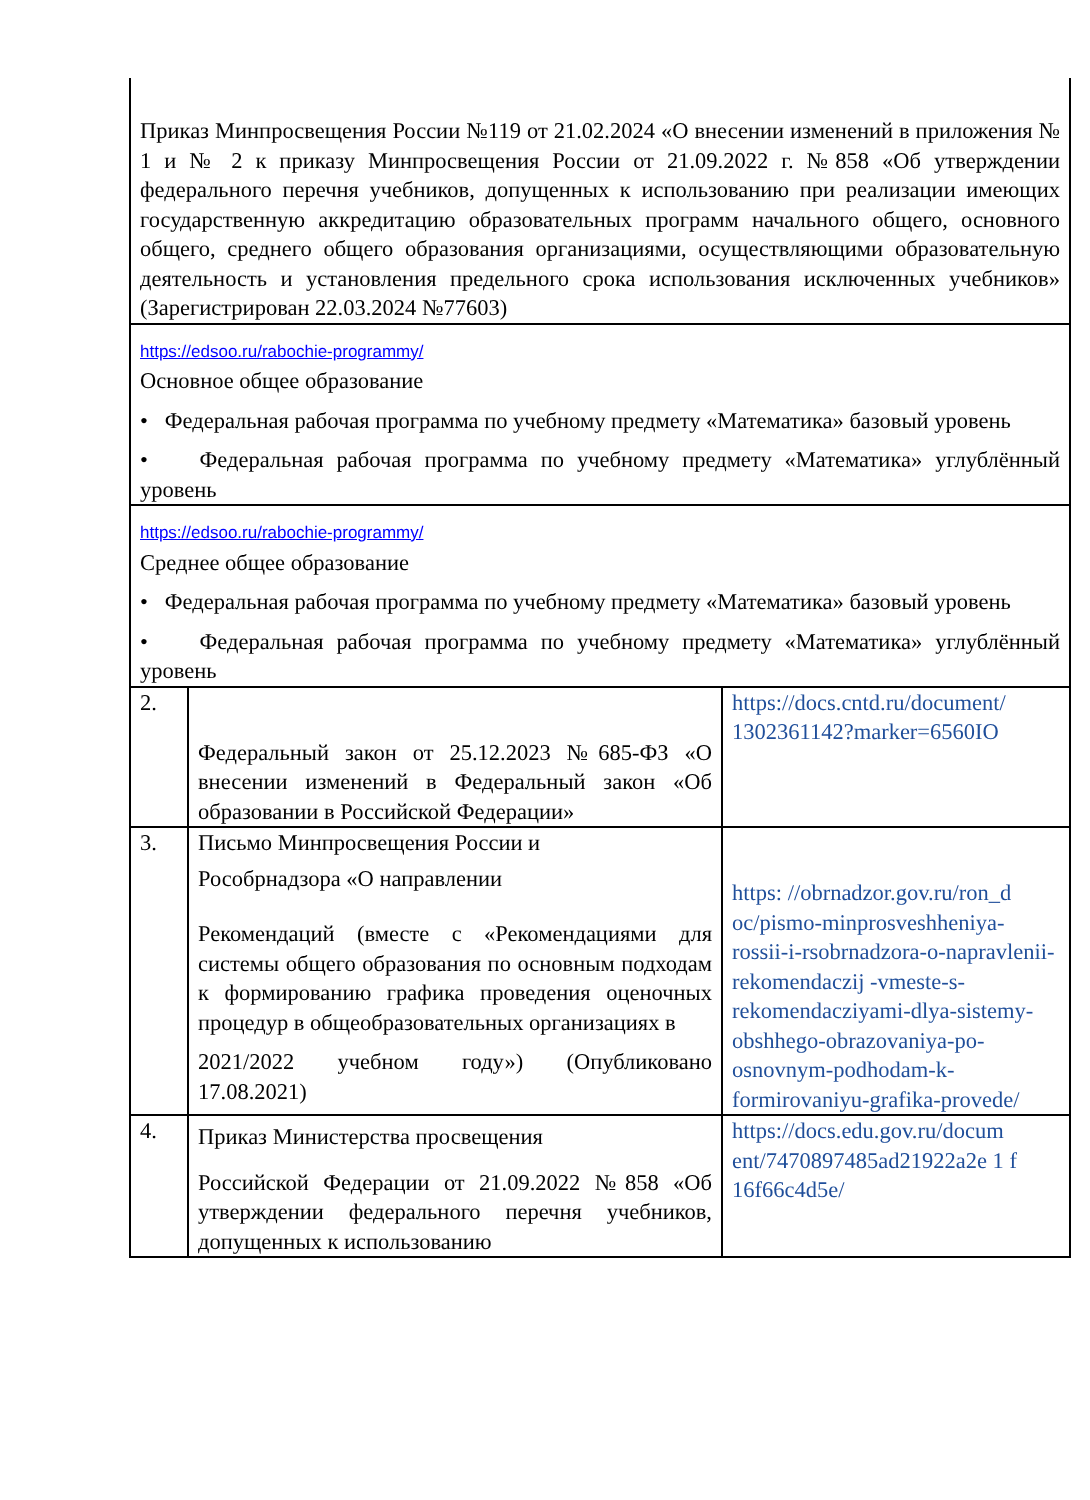| Приказ Минпросвещения России №119 от 21.02.2024 «О внесении изменений в приложения № 1 и № 2 к приказу Минпросвещения России от 21.09.2022 г. №858 «Об утверждении федерального перечня учебников, допущенных к использованию при реализации имеющих государственную аккредитацию образовательных программ начального общего, основного общего, среднего общего образования организациями, осуществляющими образовательную деятельность и установления предельного срока использования исключенных учебников» (Зарегистрирован 22.03.2024 №77603) | | |
| https://edsoo.ru/rabochie-programmy/ Основное общее образование • Федеральная рабочая программа по учебному предмету «Математика» базовый уровень • Федеральная рабочая программа по учебному предмету «Математика» углублённый уровень | | |
| https://edsoo.ru/rabochie-programmy/ Среднее общее образование • Федеральная рабочая программа по учебному предмету «Математика» базовый уровень • Федеральная рабочая программа по учебному предмету «Математика» углублённый уровень | | |
| 2. | Федеральный закон от 25.12.2023 №685-ФЗ «О внесении изменений в Федеральный закон «Об образовании в Российской Федерации» | https://docs.cntd.ru/document/ 1302361142?marker=6560IO |
| 3. | Письмо Минпросвещения России и Рособрнадзора «О направлении Рекомендаций (вместе с «Рекомендациями для системы общего образования по основным подходам к формированию графика проведения оценочных процедур в общеобразовательных организациях в 2021/2022 учебном году») (Опубликовано 17.08.2021) | https: //obrnadzor.gov.ru/ron_d oc/pismo-minprosveshheniya-rossii-i-rsobrnadzora-o-napravlenii-rekomendaczij -vmeste-s-rekomendacziyami-dlya-sistemy-obshhego-obrazovaniya-po-osnovnym-podhodam-k-formirovaniyu-grafika-provede/ |
| 4. | Приказ Министерства просвещения Российской Федерации от 21.09.2022 №858 «Об утверждении федерального перечня учебников, допущенных к использованию | https://docs.edu.gov.ru/docum ent/7470897485ad21922a2e 1 f 16f66c4d5e/ |